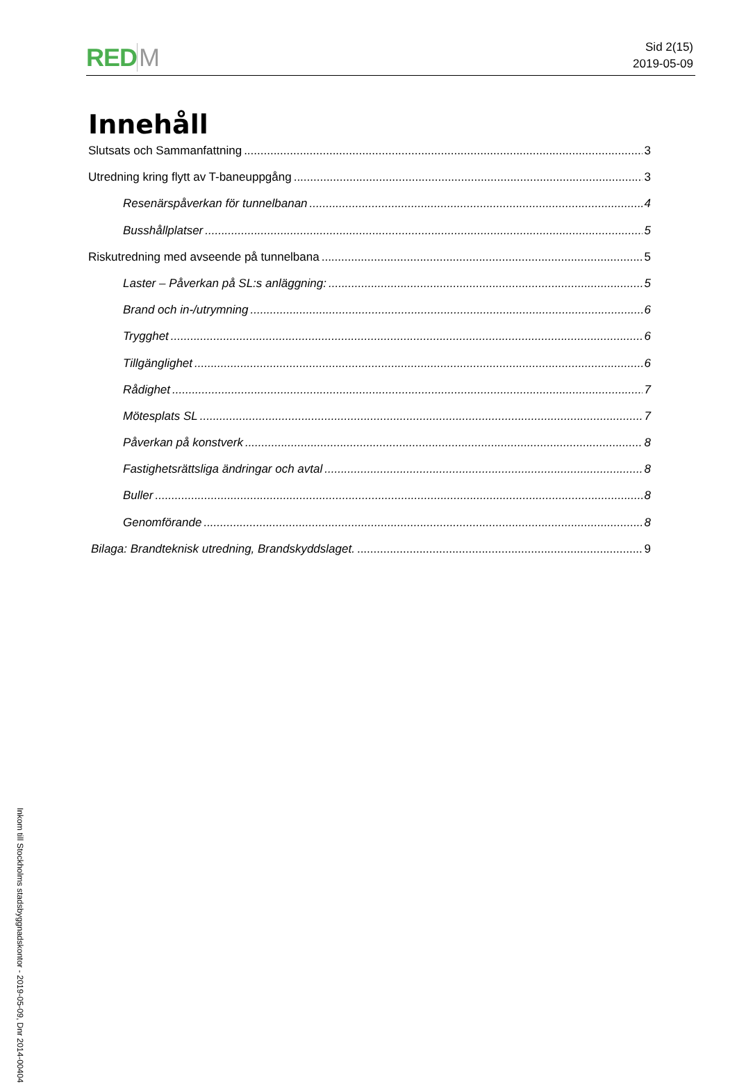RED M
Sid 2(15)
2019-05-09
Innehåll
Slutsats och Sammanfattning 3
Utredning kring flytt av T-baneuppgång 3
Resenärspåverkan för tunnelbanan 4
Busshållplatser 5
Riskutredning med avseende på tunnelbana 5
Laster – Påverkan på SL:s anläggning: 5
Brand och in-/utrymning 6
Trygghet 6
Tillgänglighet 6
Rådighet 7
Mötesplats SL 7
Påverkan på konstverk 8
Fastighetsrättsliga ändringar och avtal 8
Buller 8
Genomförande 8
Bilaga: Brandteknisk utredning, Brandskyddslaget. 9
Inkom till Stockholms stadsbyggnadskontor - 2019-05-09, Dnr 2014-00404